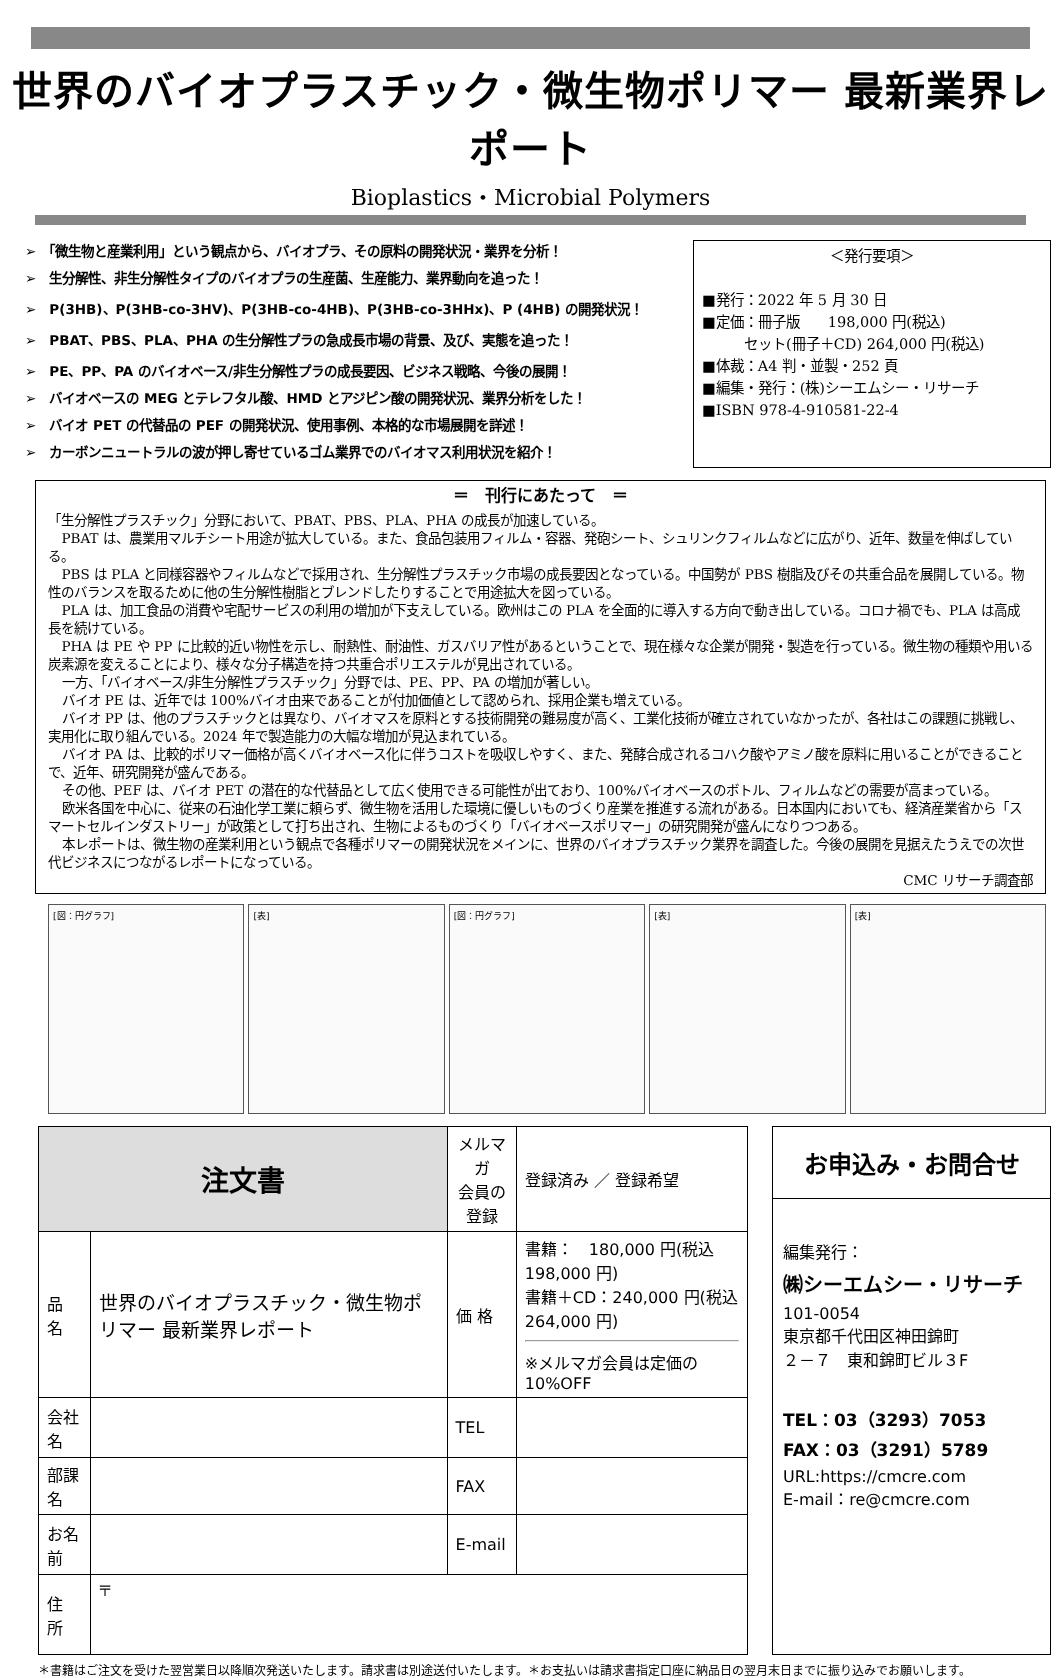世界のバイオプラスチック・微生物ポリマー 最新業界レポート
Bioplastics・Microbial Polymers
➢　「微生物と産業利用」という観点から、バイオプラ、その原料の開発状況・業界を分析！
➢　生分解性、非生分解性タイプのバイオプラの生産菌、生産能力、業界動向を追った！
➢　P(3HB)、P(3HB-co-3HV)、P(3HB-co-4HB)、P(3HB-co-3HHx)、P (4HB) の開発状況！
➢　PBAT、PBS、PLA、PHA の生分解性プラの急成長市場の背景、及び、実態を追った！
➢　PE、PP、PA のバイオベース/非生分解性プラの成長要因、ビジネス戦略、今後の展開！
➢　バイオベースの MEG とテレフタル酸、HMD とアジピン酸の開発状況、業界分析をした！
➢　バイオ PET の代替品の PEF の開発状況、使用事例、本格的な市場展開を詳述！
➢　カーボンニュートラルの波が押し寄せているゴム業界でのバイオマス利用状況を紹介！
＜発行要項＞
■発行：2022 年 5 月 30 日
■定価：冊子版　　198,000 円(税込)
　　　セット(冊子＋CD) 264,000 円(税込)
■体裁：A4 判・並製・252 頁
■編集・発行：(株)シーエムシー・リサーチ
■ISBN 978-4-910581-22-4
＝　刊行にあたって　＝
「生分解性プラスチック」分野において、PBAT、PBS、PLA、PHA の成長が加速している。
PBAT は、農業用マルチシート用途が拡大している。また、食品包装用フィルム・容器、発砲シート、シュリンクフィルムなどに広がり、近年、数量を伸ばしている。
PBS は PLA と同様容器やフィルムなどで採用され、生分解性プラスチック市場の成長要因となっている。中国勢が PBS 樹脂及びその共重合品を展開している。物性のバランスを取るために他の生分解性樹脂とブレンドしたりすることで用途拡大を図っている。
PLA は、加工食品の消費や宅配サービスの利用の増加が下支えしている。欧州はこの PLA を全面的に導入する方向で動き出している。コロナ禍でも、PLA は高成長を続けている。
PHA は PE や PP に比較的近い物性を示し、耐熱性、耐油性、ガスバリア性があるということで、現在様々な企業が開発・製造を行っている。微生物の種類や用いる炭素源を変えることにより、様々な分子構造を持つ共重合ポリエステルが見出されている。
一方、「バイオベース/非生分解性プラスチック」分野では、PE、PP、PA の増加が著しい。
バイオ PE は、近年では 100%バイオ由来であることが付加価値として認められ、採用企業も増えている。
バイオ PP は、他のプラスチックとは異なり、バイオマスを原料とする技術開発の難易度が高く、工業化技術が確立されていなかったが、各社はこの課題に挑戦し、実用化に取り組んでいる。2024 年で製造能力の大幅な増加が見込まれている。
バイオ PA は、比較的ポリマー価格が高くバイオベース化に伴うコストを吸収しやすく、また、発酵合成されるコハク酸やアミノ酸を原料に用いることができることで、近年、研究開発が盛んである。
その他、PEF は、バイオ PET の潜在的な代替品として広く使用できる可能性が出ており、100%バイオベースのボトル、フィルムなどの需要が高まっている。
欧米各国を中心に、従来の石油化学工業に頼らず、微生物を活用した環境に優しいものづくり産業を推進する流れがある。日本国内においても、経済産業省から「スマートセルインダストリー」が政策として打ち出され、生物によるものづくり「バイオベースポリマー」の研究開発が盛んになりつつある。
本レポートは、微生物の産業利用という観点で各種ポリマーの開発状況をメインに、世界のバイオプラスチック業界を調査した。今後の展開を見据えたうえでの次世代ビジネスにつながるレポートになっている。
CMC リサーチ調査部
[図：円グラフ] [表] [図：円グラフ] [表] [表]
| 注文書 | | メルマガ 会員の 登録 | 登録済み ／ 登録希望 |
| 品 名 | 世界のバイオプラスチック・微生物ポリマー 最新業界レポート | 価 格 | 書籍： 180,000 円(税込 198,000 円) 書籍＋CD：240,000 円(税込 264,000 円) ※メルマガ会員は定価の 10%OFF |
| 会社名 | | TEL | |
| 部課名 | | FAX | |
| お名前 | | E-mail | |
| 住 所 | 〒 | | |
お申込み・お問合せ
編集発行：
㈱シーエムシー・リサーチ
101-0054
東京都千代田区神田錦町
２－７　東和錦町ビル３F
TEL：03（3293）7053
FAX：03（3291）5789
URL:https://cmcre.com
E-mail：re@cmcre.com
＊書籍はご注文を受けた翌営業日以降順次発送いたします。請求書は別途送付いたします。＊お支払いは請求書指定口座に納品日の翌月末日までに振り込みでお願いします。